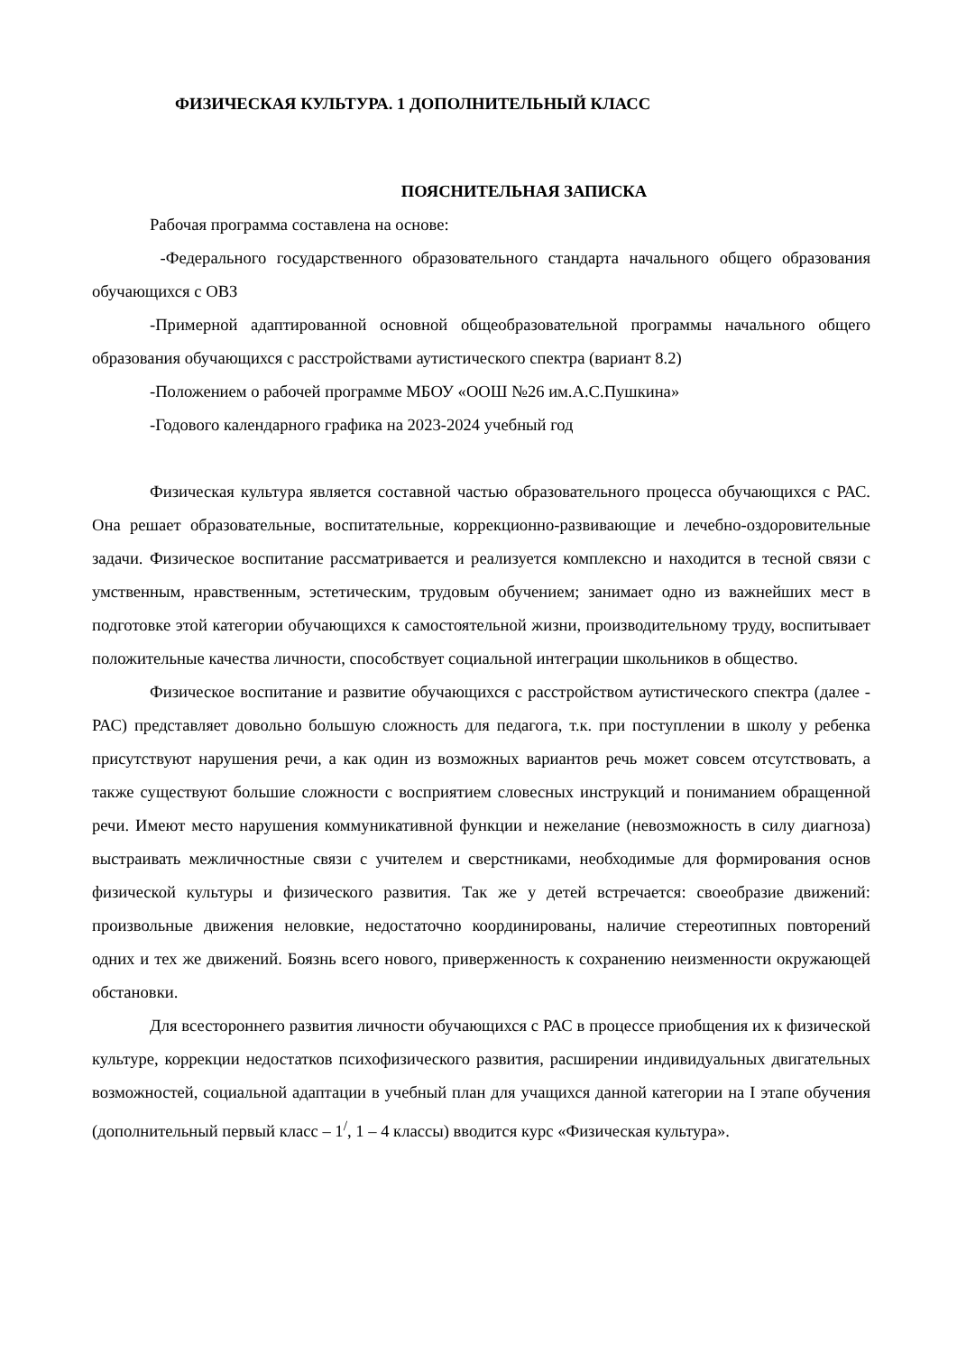ФИЗИЧЕСКАЯ КУЛЬТУРА. 1 ДОПОЛНИТЕЛЬНЫЙ КЛАСС
ПОЯСНИТЕЛЬНАЯ ЗАПИСКА
Рабочая программа составлена на основе:
-Федерального государственного образовательного стандарта начального общего образования обучающихся с ОВЗ
-Примерной адаптированной основной общеобразовательной программы начального общего образования обучающихся с расстройствами аутистического спектра (вариант 8.2)
-Положением о рабочей программе МБОУ «ООШ №26 им.А.С.Пушкина»
-Годового календарного графика на 2023-2024 учебный год
Физическая культура является составной частью образовательного процесса обучающихся с РАС. Она решает образовательные, воспитательные, коррекционно-развивающие и лечебно-оздоровительные задачи. Физическое воспитание рассматривается и реализуется комплексно и находится в тесной связи с умственным, нравственным, эстетическим, трудовым обучением; занимает одно из важнейших мест в подготовке этой категории обучающихся к самостоятельной жизни, производительному труду, воспитывает положительные качества личности, способствует социальной интеграции школьников в общество.
Физическое воспитание и развитие обучающихся с расстройством аутистического спектра (далее - РАС) представляет довольно большую сложность для педагога, т.к. при поступлении в школу у ребенка присутствуют нарушения речи, а как один из возможных вариантов речь может совсем отсутствовать, а также существуют большие сложности с восприятием словесных инструкций и пониманием обращенной речи. Имеют место нарушения коммуникативной функции и нежелание (невозможность в силу диагноза) выстраивать межличностные связи с учителем и сверстниками, необходимые для формирования основ физической культуры и физического развития. Так же у детей встречается: своеобразие движений: произвольные движения неловкие, недостаточно координированы, наличие стереотипных повторений одних и тех же движений. Боязнь всего нового, приверженность к сохранению неизменности окружающей обстановки.
Для всестороннего развития личности обучающихся с РАС в процессе приобщения их к физической культуре, коррекции недостатков психофизического развития, расширении индивидуальных двигательных возможностей, социальной адаптации в учебный план для учащихся данной категории на I этапе обучения (дополнительный первый класс – 1<sup>/</sup>, 1 – 4 классы) вводится курс «Физическая культура».